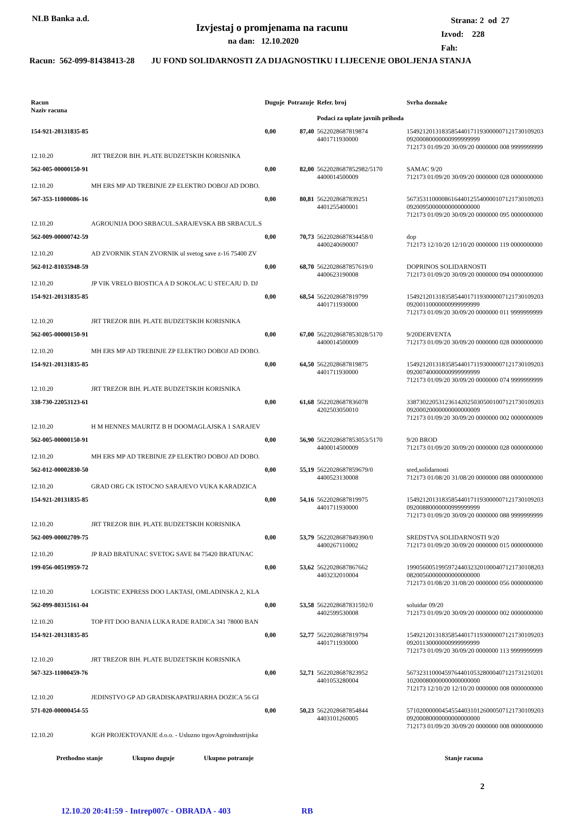NLB Banka a.d.
Izvjestaj o promjenama na racunu
na dan: 12.10.2020
Strana: 2 od 27
Izvod: 228
Fah:
Racun: 562-099-81438413-28 JU FOND SOLIDARNOSTI ZA DIJAGNOSTIKU I LIJECENJE OBOLJENJA STANJA
| Racun Naziv racuna | | Duguje | Potrazuje | Refer. broj Podaci za uplate javnih prihoda | Svrha doznake |
| --- | --- | --- | --- | --- | --- |
| 154-921-20131835-85 | | 0,00 | 87,40 | 5622028687819874 4401711930000 | 1549212013183585440171193000007121730109203 09200080000000999999999 712173 01/09/20 30/09/20 0000000 008 9999999999 |
| 12.10.20 | JRT TREZOR BIH. PLATE BUDZETSKIH KORISNIKA | | | | |
| 562-005-00000150-91 | | 0,00 | 82,00 | 5622028687852982/5170 4400014500009 | SAMAC 9/20 712173 01/09/20 30/09/20 0000000 028 0000000000 |
| 12.10.20 | MH ERS MP AD TREBINJE ZP ELEKTRO DOBOJ AD DOBO. | | | | |
| 567-353-11000086-16 | | 0,00 | 80,81 | 5622028687839251 4401255400001 | 5673531100008616440125540000107121730109203 09200950000000000000000 712173 01/09/20 30/09/20 0000000 095 0000000000 |
| 12.10.20 | AGROUNIJA DOO SRBACUL.SARAJEVSKA BB SRBACUL.S | | | | |
| 562-009-00000742-59 | | 0,00 | 70,73 | 5622028687834458/0 4400240690007 | dop 712173 12/10/20 12/10/20 0000000 119 0000000000 |
| 12.10.20 | AD ZVORNIK STAN ZVORNIK ul svetog save z-16 75400 ZV | | | | |
| 562-012-81035948-59 | | 0,00 | 68,70 | 5622028687857619/0 4400623190008 | DOPRINOS SOLIDARNOSTI 712173 01/09/20 30/09/20 0000000 094 0000000000 |
| 12.10.20 | JP VIK VRELO BIOSTICA A D SOKOLAC U STECAJU D. DJ | | | | |
| 154-921-20131835-85 | | 0,00 | 68,54 | 5622028687819799 4401711930000 | 1549212013183585440171193000007121730109203 09200110000000999999999 712173 01/09/20 30/09/20 0000000 011 9999999999 |
| 12.10.20 | JRT TREZOR BIH. PLATE BUDZETSKIH KORISNIKA | | | | |
| 562-005-00000150-91 | | 0,00 | 67,00 | 5622028687853028/5170 4400014500009 | 9/20DERVENTA 712173 01/09/20 30/09/20 0000000 028 0000000000 |
| 12.10.20 | MH ERS MP AD TREBINJE ZP ELEKTRO DOBOJ AD DOBO. | | | | |
| 154-921-20131835-85 | | 0,00 | 64,50 | 5622028687819875 4401711930000 | 1549212013183585440171193000007121730109203 09200740000000999999999 712173 01/09/20 30/09/20 0000000 074 9999999999 |
| 12.10.20 | JRT TREZOR BIH. PLATE BUDZETSKIH KORISNIKA | | | | |
| 338-730-22053123-61 | | 0,00 | 61,68 | 5622028687836078 4202503050010 | 3387302205312361420250305001007121730109203 09200020000000000000009 712173 01/09/20 30/09/20 0000000 002 0000000009 |
| 12.10.20 | H M HENNES MAURITZ B H DOOMAGLAJSKA 1 SARAJEV | | | | |
| 562-005-00000150-91 | | 0,00 | 56,90 | 5622028687853053/5170 4400014500009 | 9/20 BROD 712173 01/09/20 30/09/20 0000000 028 0000000000 |
| 12.10.20 | MH ERS MP AD TREBINJE ZP ELEKTRO DOBOJ AD DOBO. | | | | |
| 562-012-00002830-50 | | 0,00 | 55,19 | 5622028687859679/0 4400523130008 | sred,solidarnosti 712173 01/08/20 31/08/20 0000000 088 0000000000 |
| 12.10.20 | GRAD ORG CK ISTOCNO SARAJEVO VUKA KARADZICA | | | | |
| 154-921-20131835-85 | | 0,00 | 54,16 | 5622028687819975 4401711930000 | 1549212013183585440171193000007121730109203 09200880000000999999999 712173 01/09/20 30/09/20 0000000 088 9999999999 |
| 12.10.20 | JRT TREZOR BIH. PLATE BUDZETSKIH KORISNIKA | | | | |
| 562-009-00002709-75 | | 0,00 | 53,79 | 5622028687849390/0 4400267110002 | SREDSTVA SOLIDARNOSTI 9/20 712173 01/09/20 30/09/20 0000000 015 0000000000 |
| 12.10.20 | JP RAD BRATUNAC SVETOG SAVE 84 75420 BRATUNAC | | | | |
| 199-056-00519959-72 | | 0,00 | 53,62 | 5622028687867662 4403232010004 | 1990560051995972440323201000407121730108203 08200560000000000000000 712173 01/08/20 31/08/20 0000000 056 0000000000 |
| 12.10.20 | LOGISTIC EXPRESS DOO LAKTASI, OMLADINSKA 2, KLA | | | | |
| 562-099-80315161-04 | | 0,00 | 53,58 | 5622028687831592/0 4402599530008 | soluidar 09/20 712173 01/09/20 30/09/20 0000000 002 0000000000 |
| 12.10.20 | TOP FIT DOO BANJA LUKA RADE RADICA 341 78000 BAN | | | | |
| 154-921-20131835-85 | | 0,00 | 52,77 | 5622028687819794 4401711930000 | 1549212013183585440171193000007121730109203 09201130000000999999999 712173 01/09/20 30/09/20 0000000 113 9999999999 |
| 12.10.20 | JRT TREZOR BIH. PLATE BUDZETSKIH KORISNIKA | | | | |
| 567-323-11000459-76 | | 0,00 | 52,71 | 5622028687823952 4401053280004 | 5673231100045976440105328000407121731210201 10200080000000000000000 712173 12/10/20 12/10/20 0000000 008 0000000000 |
| 12.10.20 | JEDINSTVO GP AD GRADISKAPATRIJARHA DOZICA 56 GI | | | | |
| 571-020-00000454-55 | | 0,00 | 50,23 | 5622028687854844 4403101260005 | 5710200000045455440310126000507121730109203 09200080000000000000000 712173 01/09/20 30/09/20 0000000 008 0000000000 |
| 12.10.20 | KGH PROJEKTOVANJE d.o.o. - Usluzno trgovAgroindustrijska | | | | |
Prethodno stanje Ukupno duguje Ukupno potrazuje Stanje racuna
2
12.10.20 20:41:59 - Intrep007c - OBRADA - 403 RB